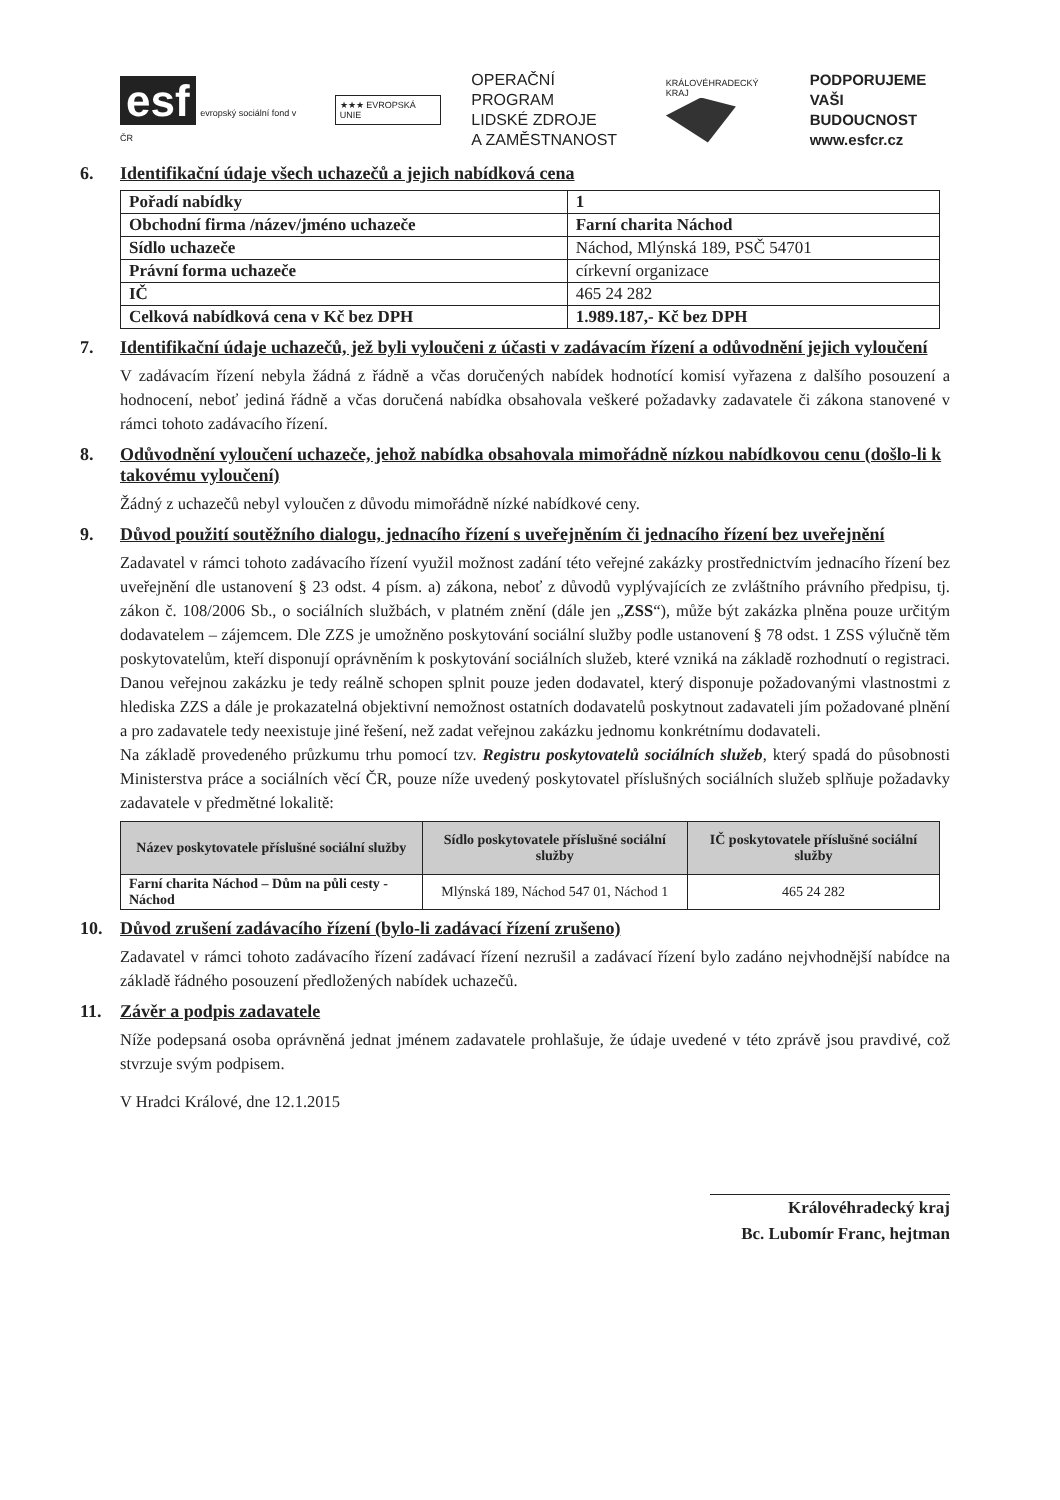esf evropský sociální fond v ČR
★★★ EVROPSKÁ UNIE
OPERAČNÍ PROGRAM
LIDSKÉ ZDROJE
A ZAMĚSTNANOST
KRÁLOVÉHRADECKÝ KRAJ
PODPORUJEME
VAŠI BUDOUCNOST
www.esfcr.cz
6. Identifikační údaje všech uchazečů a jejich nabídková cena
| Pořadí nabídky | 1 |
| Obchodní firma /název/jméno uchazeče | Farní charita Náchod |
| Sídlo uchazeče | Náchod, Mlýnská 189, PSČ 54701 |
| Právní forma uchazeče | církevní organizace |
| IČ | 465 24 282 |
| Celková nabídková cena v Kč bez DPH | 1.989.187,- Kč bez DPH |
7. Identifikační údaje uchazečů, jež byli vyloučeni z účasti v zadávacím řízení a odůvodnění jejich vyloučení
V zadávacím řízení nebyla žádná z řádně a včas doručených nabídek hodnotící komisí vyřazena z dalšího posouzení a hodnocení, neboť jediná řádně a včas doručená nabídka obsahovala veškeré požadavky zadavatele či zákona stanovené v rámci tohoto zadávacího řízení.
8. Odůvodnění vyloučení uchazeče, jehož nabídka obsahovala mimořádně nízkou nabídkovou cenu (došlo-li k takovému vyloučení)
Žádný z uchazečů nebyl vyloučen z důvodu mimořádně nízké nabídkové ceny.
9. Důvod použití soutěžního dialogu, jednacího řízení s uveřejněním či jednacího řízení bez uveřejnění
Zadavatel v rámci tohoto zadávacího řízení využil možnost zadání této veřejné zakázky prostřednictvím jednacího řízení bez uveřejnění dle ustanovení § 23 odst. 4 písm. a) zákona, neboť z důvodů vyplývajících ze zvláštního právního předpisu, tj. zákon č. 108/2006 Sb., o sociálních službách, v platném znění (dále jen „ZSS“), může být zakázka plněna pouze určitým dodavatelem – zájemcem. Dle ZZS je umožněno poskytování sociální služby podle ustanovení § 78 odst. 1 ZSS výlučně těm poskytovatelům, kteří disponují oprávněním k poskytování sociálních služeb, které vzniká na základě rozhodnutí o registraci. Danou veřejnou zakázku je tedy reálně schopen splnit pouze jeden dodavatel, který disponuje požadovanými vlastnostmi z hlediska ZZS a dále je prokazatelná objektivní nemožnost ostatních dodavatelů poskytnout zadavateli jím požadované plnění a pro zadavatele tedy neexistuje jiné řešení, než zadat veřejnou zakázku jednomu konkrétnímu dodavateli.
Na základě provedeného průzkumu trhu pomocí tzv. Registru poskytovatelů sociálních služeb, který spadá do působnosti Ministerstva práce a sociálních věcí ČR, pouze níže uvedený poskytovatel příslušných sociálních služeb splňuje požadavky zadavatele v předmětné lokalitě:
| Název poskytovatele příslušné sociální služby | Sídlo poskytovatele příslušné sociální služby | IČ poskytovatele příslušné sociální služby |
| --- | --- | --- |
| Farní charita Náchod – Dům na půli cesty - Náchod | Mlýnská 189, Náchod 547 01, Náchod 1 | 465 24 282 |
10. Důvod zrušení zadávacího řízení (bylo-li zadávací řízení zrušeno)
Zadavatel v rámci tohoto zadávacího řízení zadávací řízení nezrušil a zadávací řízení bylo zadáno nejvhodnější nabídce na základě řádného posouzení předložených nabídek uchazečů.
11. Závěr a podpis zadavatele
Níže podepsaná osoba oprávněná jednat jménem zadavatele prohlašuje, že údaje uvedené v této zprávě jsou pravdivé, což stvrzuje svým podpisem.
V Hradci Králové, dne 12.1.2015
Královéhradecký kraj
Bc. Lubomír Franc, hejtman